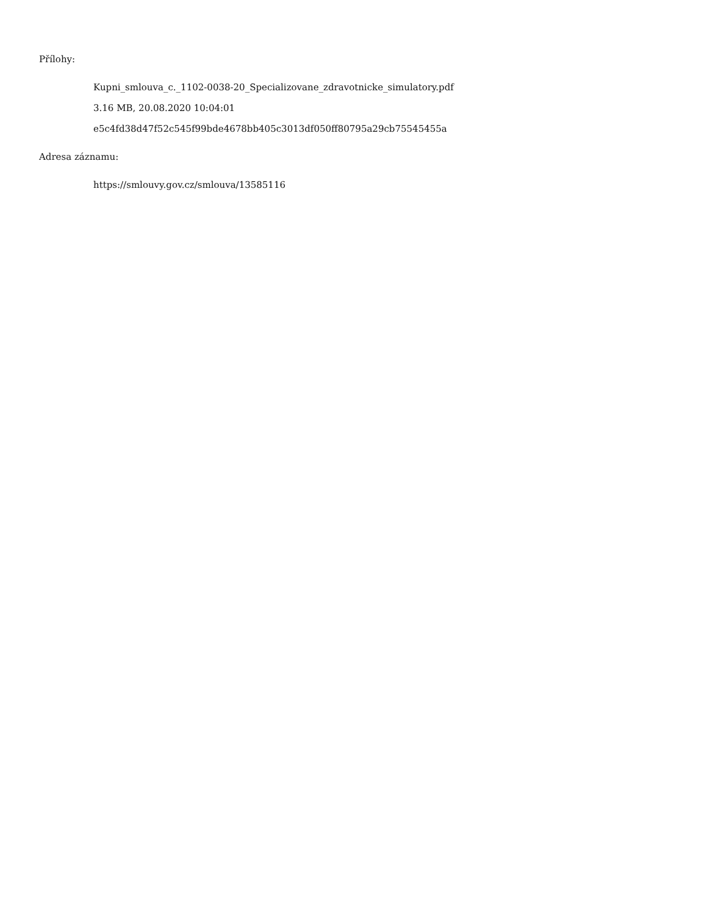Přílohy:
Kupni_smlouva_c._1102-0038-20_Specializovane_zdravotnicke_simulatory.pdf
3.16 MB, 20.08.2020 10:04:01
e5c4fd38d47f52c545f99bde4678bb405c3013df050ff80795a29cb75545455a
Adresa záznamu:
https://smlouvy.gov.cz/smlouva/13585116